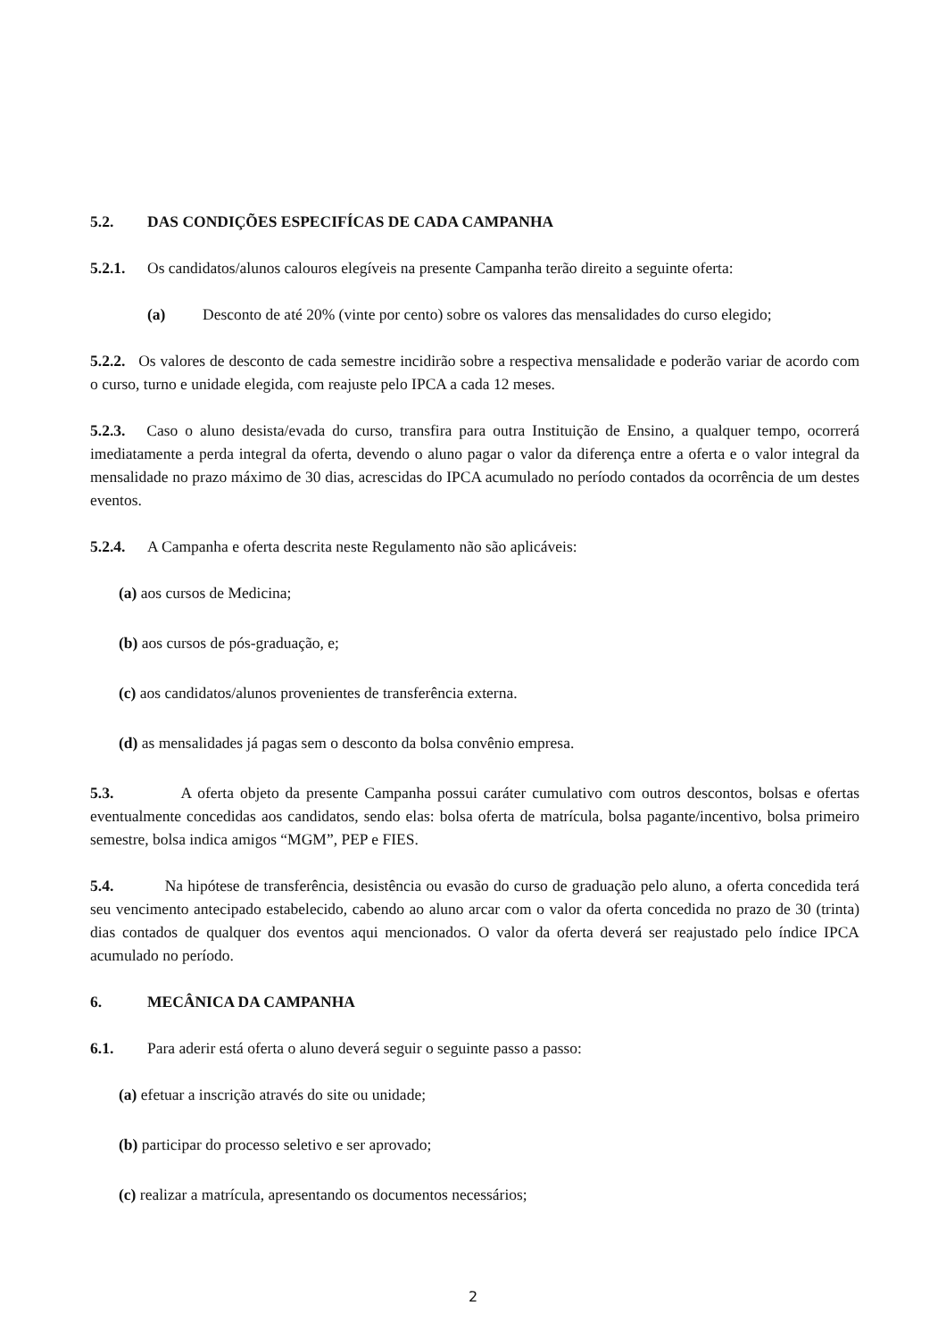5.2. DAS CONDIÇÕES ESPECIFÍCAS DE CADA CAMPANHA
5.2.1. Os candidatos/alunos calouros elegíveis na presente Campanha terão direito a seguinte oferta:
(a) Desconto de até 20% (vinte por cento) sobre os valores das mensalidades do curso elegido;
5.2.2. Os valores de desconto de cada semestre incidirão sobre a respectiva mensalidade e poderão variar de acordo com o curso, turno e unidade elegida, com reajuste pelo IPCA a cada 12 meses.
5.2.3. Caso o aluno desista/evada do curso, transfira para outra Instituição de Ensino, a qualquer tempo, ocorrerá imediatamente a perda integral da oferta, devendo o aluno pagar o valor da diferença entre a oferta e o valor integral da mensalidade no prazo máximo de 30 dias, acrescidas do IPCA acumulado no período contados da ocorrência de um destes eventos.
5.2.4. A Campanha e oferta descrita neste Regulamento não são aplicáveis:
(a) aos cursos de Medicina;
(b) aos cursos de pós-graduação, e;
(c) aos candidatos/alunos provenientes de transferência externa.
(d) as mensalidades já pagas sem o desconto da bolsa convênio empresa.
5.3. A oferta objeto da presente Campanha possui caráter cumulativo com outros descontos, bolsas e ofertas eventualmente concedidas aos candidatos, sendo elas: bolsa oferta de matrícula, bolsa pagante/incentivo, bolsa primeiro semestre, bolsa indica amigos “MGM”, PEP e FIES.
5.4. Na hipótese de transferência, desistência ou evasão do curso de graduação pelo aluno, a oferta concedida terá seu vencimento antecipado estabelecido, cabendo ao aluno arcar com o valor da oferta concedida no prazo de 30 (trinta) dias contados de qualquer dos eventos aqui mencionados. O valor da oferta deverá ser reajustado pelo índice IPCA acumulado no período.
6. MECÂNICA DA CAMPANHA
6.1. Para aderir está oferta o aluno deverá seguir o seguinte passo a passo:
(a) efetuar a inscrição através do site ou unidade;
(b) participar do processo seletivo e ser aprovado;
(c) realizar a matrícula, apresentando os documentos necessários;
2